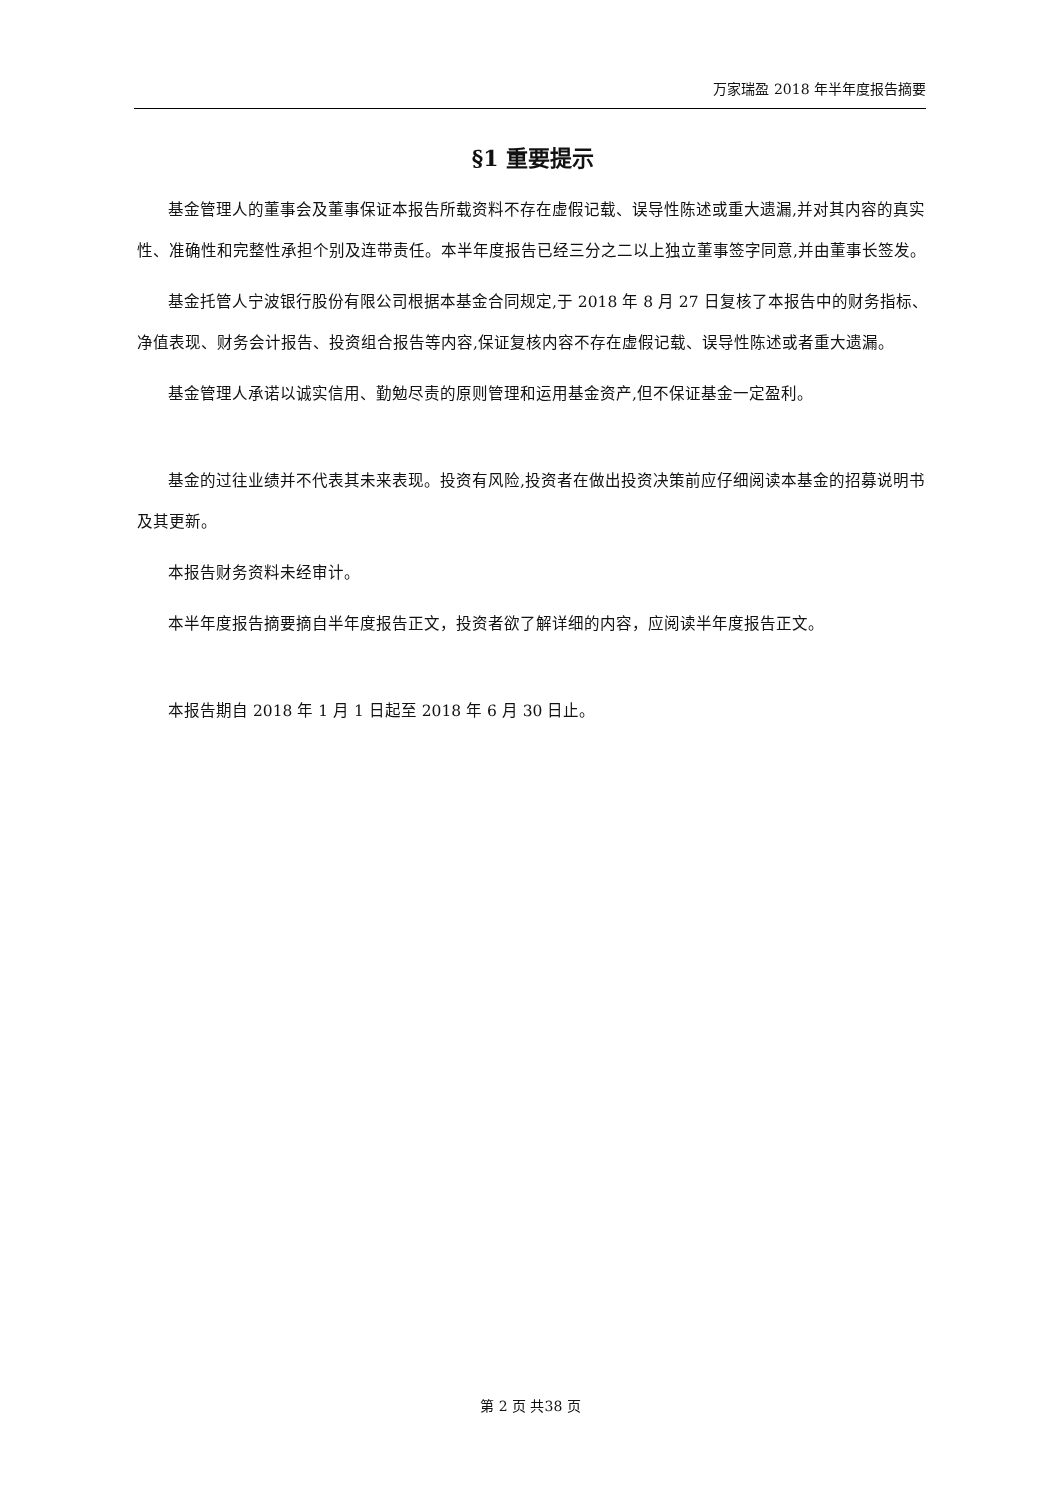万家瑞盈 2018 年半年度报告摘要
§1 重要提示
基金管理人的董事会及董事保证本报告所载资料不存在虚假记载、误导性陈述或重大遗漏,并对其内容的真实性、准确性和完整性承担个别及连带责任。本半年度报告已经三分之二以上独立董事签字同意,并由董事长签发。
基金托管人宁波银行股份有限公司根据本基金合同规定,于 2018 年 8 月 27 日复核了本报告中的财务指标、净值表现、财务会计报告、投资组合报告等内容,保证复核内容不存在虚假记载、误导性陈述或者重大遗漏。
基金管理人承诺以诚实信用、勤勉尽责的原则管理和运用基金资产,但不保证基金一定盈利。
基金的过往业绩并不代表其未来表现。投资有风险,投资者在做出投资决策前应仔细阅读本基金的招募说明书及其更新。
本报告财务资料未经审计。
本半年度报告摘要摘自半年度报告正文，投资者欲了解详细的内容，应阅读半年度报告正文。
本报告期自 2018 年 1 月 1 日起至 2018 年 6 月 30 日止。
第 2 页 共38 页